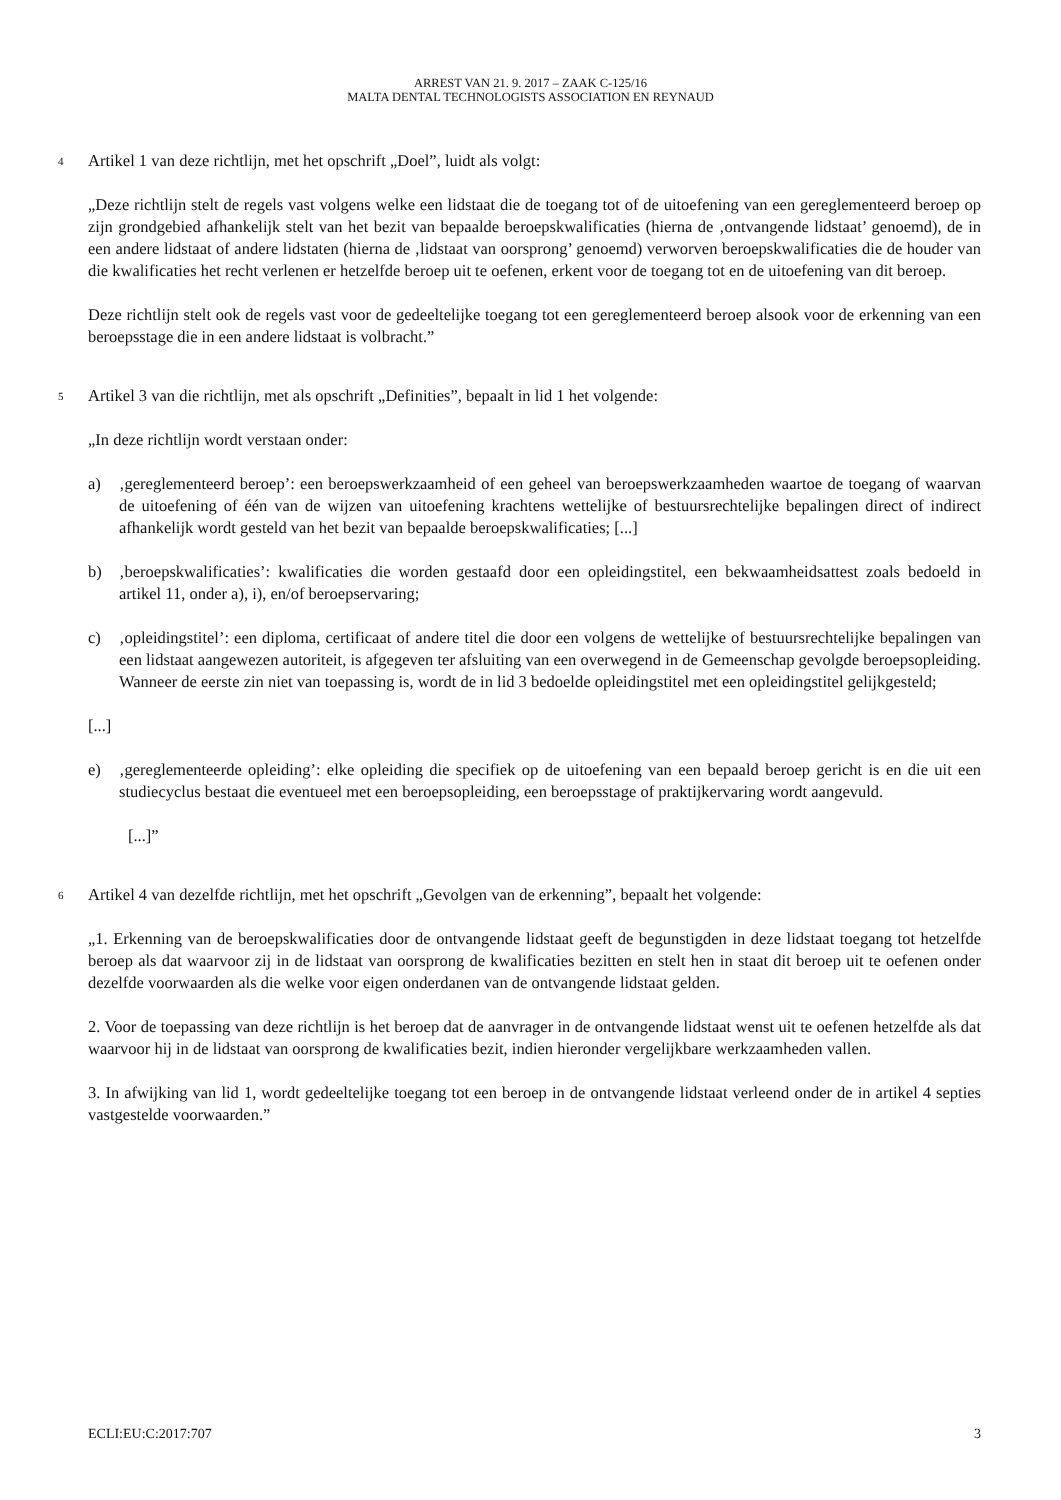ARREST VAN 21. 9. 2017 – ZAAK C-125/16
MALTA DENTAL TECHNOLOGISTS ASSOCIATION EN REYNAUD
4
Artikel 1 van deze richtlijn, met het opschrift „Doel”, luidt als volgt:
„Deze richtlijn stelt de regels vast volgens welke een lidstaat die de toegang tot of de uitoefening van een gereglementeerd beroep op zijn grondgebied afhankelijk stelt van het bezit van bepaalde beroepskwalificaties (hierna de ‚ontvangende lidstaat’ genoemd), de in een andere lidstaat of andere lidstaten (hierna de ‚lidstaat van oorsprong’ genoemd) verworven beroepskwalificaties die de houder van die kwalificaties het recht verlenen er hetzelfde beroep uit te oefenen, erkent voor de toegang tot en de uitoefening van dit beroep.
Deze richtlijn stelt ook de regels vast voor de gedeeltelijke toegang tot een gereglementeerd beroep alsook voor de erkenning van een beroepsstage die in een andere lidstaat is volbracht.”
5
Artikel 3 van die richtlijn, met als opschrift „Definities”, bepaalt in lid 1 het volgende:
„In deze richtlijn wordt verstaan onder:
a) ‚gereglementeerd beroep’: een beroepswerkzaamheid of een geheel van beroepswerkzaamheden waartoe de toegang of waarvan de uitoefening of één van de wijzen van uitoefening krachtens wettelijke of bestuursrechtelijke bepalingen direct of indirect afhankelijk wordt gesteld van het bezit van bepaalde beroepskwalificaties; [...]
b) ‚beroepskwalificaties’: kwalificaties die worden gestaafd door een opleidingstitel, een bekwaamheidsattest zoals bedoeld in artikel 11, onder a), i), en/of beroepservaring;
c) ‚opleidingstitel’: een diploma, certificaat of andere titel die door een volgens de wettelijke of bestuursrechtelijke bepalingen van een lidstaat aangewezen autoriteit, is afgegeven ter afsluiting van een overwegend in de Gemeenschap gevolgde beroepsopleiding. Wanneer de eerste zin niet van toepassing is, wordt de in lid 3 bedoelde opleidingstitel met een opleidingstitel gelijkgesteld;
[...]
e) ‚gereglementeerde opleiding’: elke opleiding die specifiek op de uitoefening van een bepaald beroep gericht is en die uit een studiecyclus bestaat die eventueel met een beroepsopleiding, een beroepsstage of praktijkervaring wordt aangevuld.
[...]”
6
Artikel 4 van dezelfde richtlijn, met het opschrift „Gevolgen van de erkenning”, bepaalt het volgende:
„1. Erkenning van de beroepskwalificaties door de ontvangende lidstaat geeft de begunstigden in deze lidstaat toegang tot hetzelfde beroep als dat waarvoor zij in de lidstaat van oorsprong de kwalificaties bezitten en stelt hen in staat dit beroep uit te oefenen onder dezelfde voorwaarden als die welke voor eigen onderdanen van de ontvangende lidstaat gelden.
2. Voor de toepassing van deze richtlijn is het beroep dat de aanvrager in de ontvangende lidstaat wenst uit te oefenen hetzelfde als dat waarvoor hij in de lidstaat van oorsprong de kwalificaties bezit, indien hieronder vergelijkbare werkzaamheden vallen.
3. In afwijking van lid 1, wordt gedeeltelijke toegang tot een beroep in de ontvangende lidstaat verleend onder de in artikel 4 septies vastgestelde voorwaarden.”
ECLI:EU:C:2017:707 3